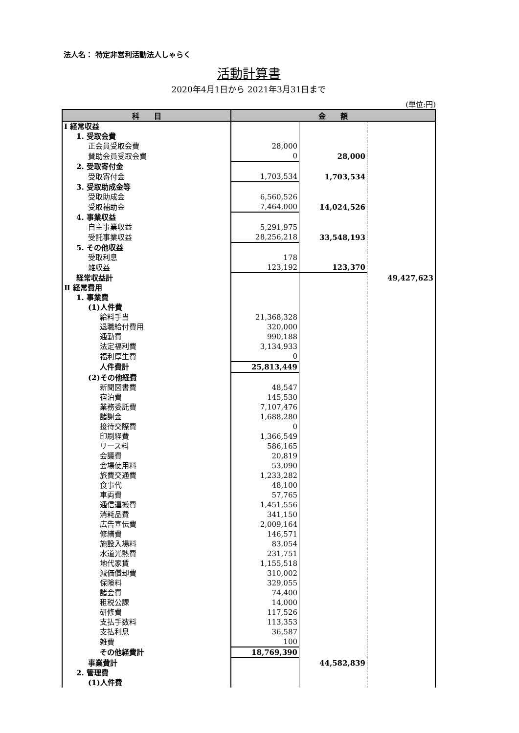法人名： 特定非営利活動法人しゃらく
活動計算書
2020年4月1日から 2021年3月31日まで
(単位:円)
| 科 目 | 金 額 | | |
| --- | --- | --- | --- |
| Ⅰ 経常収益 | | | |
| 1. 受取会費 | | | |
| 正会員受取会費 | 28,000 | | |
| 賛助会員受取会費 | 0 | 28,000 | |
| 2. 受取寄付金 | | | |
| 受取寄付金 | 1,703,534 | 1,703,534 | |
| 3. 受取助成金等 | | | |
| 受取助成金 | 6,560,526 | | |
| 受取補助金 | 7,464,000 | 14,024,526 | |
| 4. 事業収益 | | | |
| 自主事業収益 | 5,291,975 | | |
| 受託事業収益 | 28,256,218 | 33,548,193 | |
| 5. その他収益 | | | |
| 受取利息 | 178 | | |
| 雑収益 | 123,192 | 123,370 | |
| 経常収益計 | | | 49,427,623 |
| Ⅱ 経常費用 | | | |
| 1. 事業費 | | | |
| (1)人件費 | | | |
| 給料手当 | 21,368,328 | | |
| 退職給付費用 | 320,000 | | |
| 通勤費 | 990,188 | | |
| 法定福利費 | 3,134,933 | | |
| 福利厚生費 | 0 | | |
| 人件費計 | 25,813,449 | | |
| (2)その他経費 | | | |
| 新聞図書費 | 48,547 | | |
| 宿泊費 | 145,530 | | |
| 業務委託費 | 7,107,476 | | |
| 諸謝金 | 1,688,280 | | |
| 接待交際費 | 0 | | |
| 印刷経費 | 1,366,549 | | |
| リース料 | 586,165 | | |
| 会議費 | 20,819 | | |
| 会場使用料 | 53,090 | | |
| 旅費交通費 | 1,233,282 | | |
| 食事代 | 48,100 | | |
| 車両費 | 57,765 | | |
| 通信運搬費 | 1,451,556 | | |
| 消耗品費 | 341,150 | | |
| 広告宣伝費 | 2,009,164 | | |
| 修繕費 | 146,571 | | |
| 施設入場料 | 83,054 | | |
| 水道光熱費 | 231,751 | | |
| 地代家賃 | 1,155,518 | | |
| 減価償却費 | 310,002 | | |
| 保険料 | 329,055 | | |
| 諸会費 | 74,400 | | |
| 租税公課 | 14,000 | | |
| 研修費 | 117,526 | | |
| 支払手数料 | 113,353 | | |
| 支払利息 | 36,587 | | |
| 雑費 | 100 | | |
| その他経費計 | 18,769,390 | | |
| 事業費計 | | 44,582,839 | |
| 2. 管理費 | | | |
| (1)人件費 | | | |